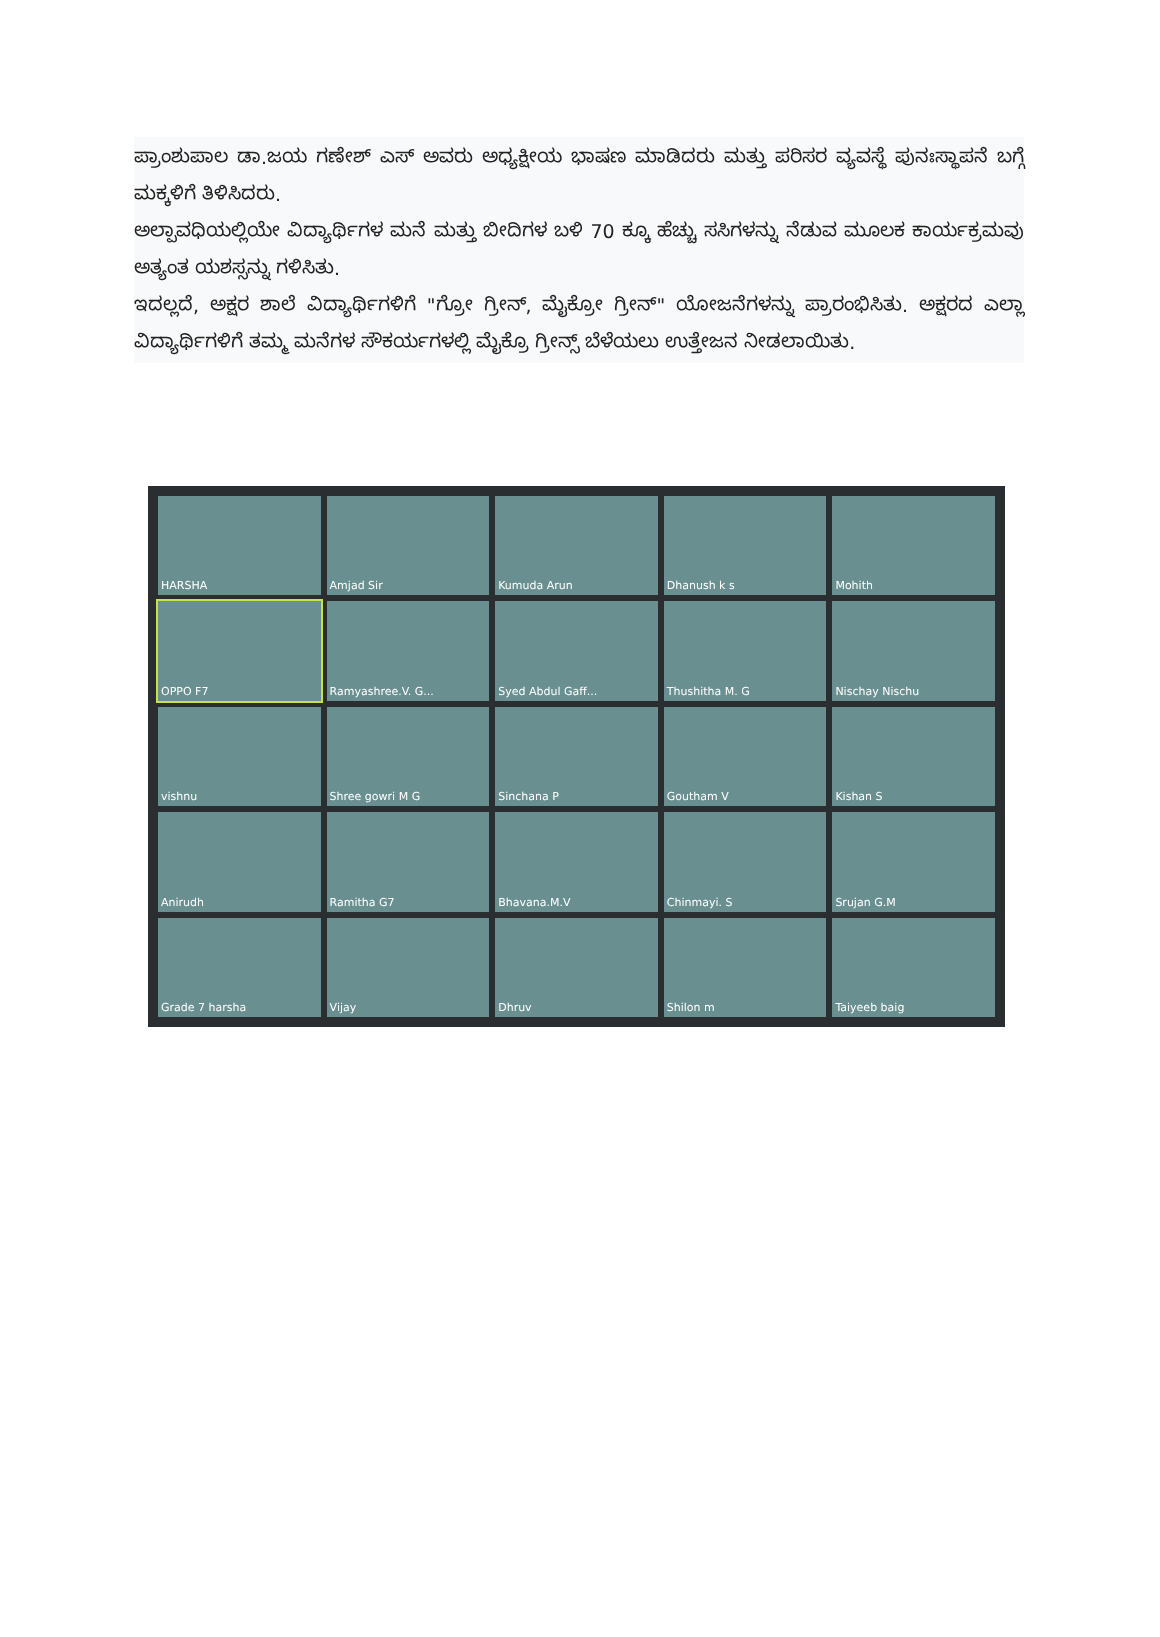ಪ್ರಾಂಶುಪಾಲ ಡಾ.ಜಯ ಗಣೇಶ್ ಎಸ್ ಅವರು ಅಧ್ಯಕ್ಷೀಯ ಭಾಷಣ ಮಾಡಿದರು ಮತ್ತು ಪರಿಸರ ವ್ಯವಸ್ಥೆ ಪುನಃಸ್ಥಾಪನೆ ಬಗ್ಗೆ ಮಕ್ಕಳಿಗೆ ತಿಳಿಸಿದರು.
ಅಲ್ಪಾವಧಿಯಲ್ಲಿಯೇ ವಿದ್ಯಾರ್ಥಿಗಳ ಮನೆ ಮತ್ತು ಬೀದಿಗಳ ಬಳಿ 70 ಕ್ಕೂ ಹೆಚ್ಚು ಸಸಿಗಳನ್ನು ನೆಡುವ ಮೂಲಕ ಕಾರ್ಯಕ್ರಮವು ಅತ್ಯಂತ ಯಶಸ್ಸನ್ನು ಗಳಿಸಿತು.
ಇದಲ್ಲದೆ, ಅಕ್ಷರ ಶಾಲೆ ವಿದ್ಯಾರ್ಥಿಗಳಿಗೆ "ಗ್ರೋ ಗ್ರೀನ್, ಮೈಕ್ರೋ ಗ್ರೀನ್" ಯೋಜನೆಗಳನ್ನು ಪ್ರಾರಂಭಿಸಿತು. ಅಕ್ಷರದ ಎಲ್ಲಾ ವಿದ್ಯಾರ್ಥಿಗಳಿಗೆ ತಮ್ಮ ಮನೆಗಳ ಸೌಕರ್ಯಗಳಲ್ಲಿ ಮೈಕ್ರೊ ಗ್ರೀನ್ಸ್ ಬೆಳೆಯಲು ಉತ್ತೇಜನ ನೀಡಲಾಯಿತು.
HARSHA
Amjad Sir
Kumuda Arun
Dhanush k s
Mohith
OPPO F7
Ramyashree.V. G...
Syed Abdul Gaff...
Thushitha M. G
Nischay Nischu
vishnu
Shree gowri M G
Sinchana P
Goutham V
Kishan S
Anirudh
Ramitha G7
Bhavana.M.V
Chinmayi. S
Srujan G.M
Grade 7 harsha
Vijay
Dhruv
Shilon m
Taiyeeb baig